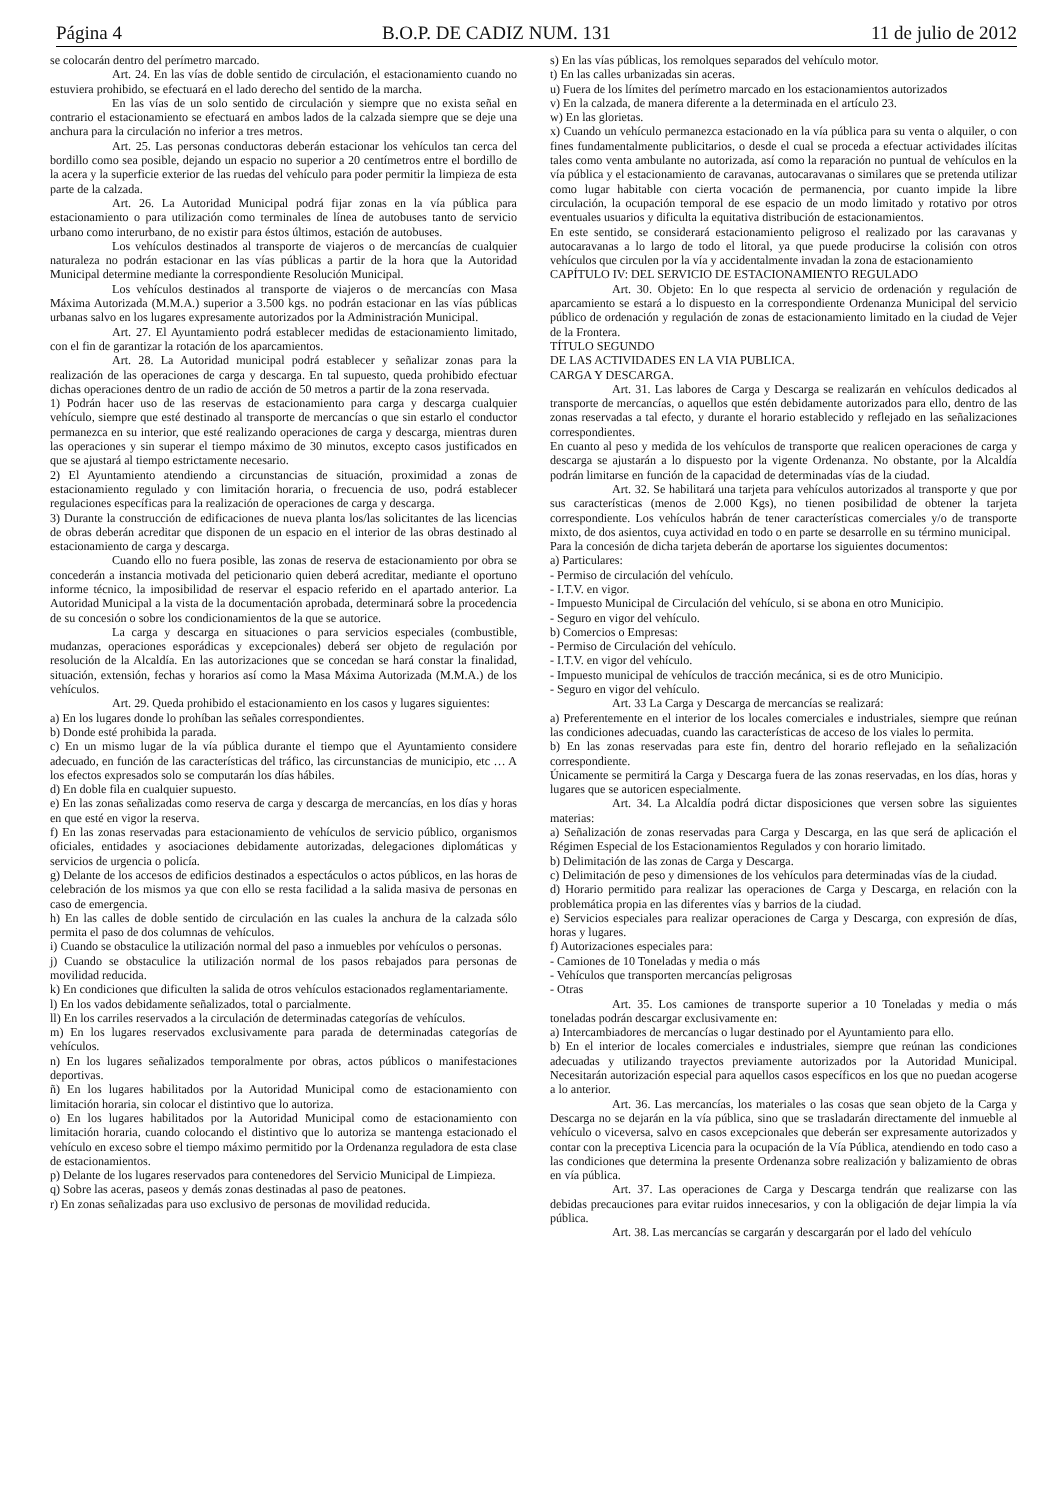Página 4 B.O.P. DE CADIZ NUM. 131 11 de julio de 2012
se colocarán dentro del perímetro marcado.
Art. 24. En las vías de doble sentido de circulación, el estacionamiento cuando no estuviera prohibido, se efectuará en el lado derecho del sentido de la marcha.
En las vías de un solo sentido de circulación y siempre que no exista señal en contrario el estacionamiento se efectuará en ambos lados de la calzada siempre que se deje una anchura para la circulación no inferior a tres metros.
Art. 25. Las personas conductoras deberán estacionar los vehículos tan cerca del bordillo como sea posible, dejando un espacio no superior a 20 centímetros entre el bordillo de la acera y la superficie exterior de las ruedas del vehículo para poder permitir la limpieza de esta parte de la calzada.
Art. 26. La Autoridad Municipal podrá fijar zonas en la vía pública para estacionamiento o para utilización como terminales de línea de autobuses tanto de servicio urbano como interurbano, de no existir para éstos últimos, estación de autobuses.
Los vehículos destinados al transporte de viajeros o de mercancías de cualquier naturaleza no podrán estacionar en las vías públicas a partir de la hora que la Autoridad Municipal determine mediante la correspondiente Resolución Municipal.
Los vehículos destinados al transporte de viajeros o de mercancías con Masa Máxima Autorizada (M.M.A.) superior a 3.500 kgs. no podrán estacionar en las vías públicas urbanas salvo en los lugares expresamente autorizados por la Administración Municipal.
Art. 27. El Ayuntamiento podrá establecer medidas de estacionamiento limitado, con el fin de garantizar la rotación de los aparcamientos.
Art. 28. La Autoridad municipal podrá establecer y señalizar zonas para la realización de las operaciones de carga y descarga. En tal supuesto, queda prohibido efectuar dichas operaciones dentro de un radio de acción de 50 metros a partir de la zona reservada.
1) Podrán hacer uso de las reservas de estacionamiento para carga y descarga cualquier vehículo, siempre que esté destinado al transporte de mercancías o que sin estarlo el conductor permanezca en su interior, que esté realizando operaciones de carga y descarga, mientras duren las operaciones y sin superar el tiempo máximo de 30 minutos, excepto casos justificados en que se ajustará al tiempo estrictamente necesario.
2) El Ayuntamiento atendiendo a circunstancias de situación, proximidad a zonas de estacionamiento regulado y con limitación horaria, o frecuencia de uso, podrá establecer regulaciones específicas para la realización de operaciones de carga y descarga.
3) Durante la construcción de edificaciones de nueva planta los/las solicitantes de las licencias de obras deberán acreditar que disponen de un espacio en el interior de las obras destinado al estacionamiento de carga y descarga.
Cuando ello no fuera posible, las zonas de reserva de estacionamiento por obra se concederán a instancia motivada del peticionario quien deberá acreditar, mediante el oportuno informe técnico, la imposibilidad de reservar el espacio referido en el apartado anterior. La Autoridad Municipal a la vista de la documentación aprobada, determinará sobre la procedencia de su concesión o sobre los condicionamientos de la que se autorice.
La carga y descarga en situaciones o para servicios especiales (combustible, mudanzas, operaciones esporádicas y excepcionales) deberá ser objeto de regulación por resolución de la Alcaldía. En las autorizaciones que se concedan se hará constar la finalidad, situación, extensión, fechas y horarios así como la Masa Máxima Autorizada (M.M.A.) de los vehículos.
Art. 29. Queda prohibido el estacionamiento en los casos y lugares siguientes:
a) En los lugares donde lo prohíban las señales correspondientes.
b) Donde esté prohibida la parada.
c) En un mismo lugar de la vía pública durante el tiempo que el Ayuntamiento considere adecuado, en función de las características del tráfico, las circunstancias de municipio, etc … A los efectos expresados solo se computarán los días hábiles.
d) En doble fila en cualquier supuesto.
e) En las zonas señalizadas como reserva de carga y descarga de mercancías, en los días y horas en que esté en vigor la reserva.
f) En las zonas reservadas para estacionamiento de vehículos de servicio público, organismos oficiales, entidades y asociaciones debidamente autorizadas, delegaciones diplomáticas y servicios de urgencia o policía.
g) Delante de los accesos de edificios destinados a espectáculos o actos públicos, en las horas de celebración de los mismos ya que con ello se resta facilidad a la salida masiva de personas en caso de emergencia.
h) En las calles de doble sentido de circulación en las cuales la anchura de la calzada sólo permita el paso de dos columnas de vehículos.
i) Cuando se obstaculice la utilización normal del paso a inmuebles por vehículos o personas.
j) Cuando se obstaculice la utilización normal de los pasos rebajados para personas de movilidad reducida.
k) En condiciones que dificulten la salida de otros vehículos estacionados reglamentariamente.
l) En los vados debidamente señalizados, total o parcialmente.
ll) En los carriles reservados a la circulación de determinadas categorías de vehículos.
m) En los lugares reservados exclusivamente para parada de determinadas categorías de vehículos.
n) En los lugares señalizados temporalmente por obras, actos públicos o manifestaciones deportivas.
ñ) En los lugares habilitados por la Autoridad Municipal como de estacionamiento con limitación horaria, sin colocar el distintivo que lo autoriza.
o) En los lugares habilitados por la Autoridad Municipal como de estacionamiento con limitación horaria, cuando colocando el distintivo que lo autoriza se mantenga estacionado el vehículo en exceso sobre el tiempo máximo permitido por la Ordenanza reguladora de esta clase de estacionamientos.
p) Delante de los lugares reservados para contenedores del Servicio Municipal de Limpieza.
q) Sobre las aceras, paseos y demás zonas destinadas al paso de peatones.
r) En zonas señalizadas para uso exclusivo de personas de movilidad reducida.
s) En las vías públicas, los remolques separados del vehículo motor.
t) En las calles urbanizadas sin aceras.
u) Fuera de los límites del perímetro marcado en los estacionamientos autorizados
v) En la calzada, de manera diferente a la determinada en el artículo 23.
w) En las glorietas.
x) Cuando un vehículo permanezca estacionado en la vía pública para su venta o alquiler, o con fines fundamentalmente publicitarios, o desde el cual se proceda a efectuar actividades ilícitas tales como venta ambulante no autorizada, así como la reparación no puntual de vehículos en la vía pública y el estacionamiento de caravanas, autocaravanas o similares que se pretenda utilizar como lugar habitable con cierta vocación de permanencia, por cuanto impide la libre circulación, la ocupación temporal de ese espacio de un modo limitado y rotativo por otros eventuales usuarios y dificulta la equitativa distribución de estacionamientos.
En este sentido, se considerará estacionamiento peligroso el realizado por las caravanas y autocaravanas a lo largo de todo el litoral, ya que puede producirse la colisión con otros vehículos que circulen por la vía y accidentalmente invadan la zona de estacionamiento
CAPÍTULO IV: DEL SERVICIO DE ESTACIONAMIENTO REGULADO
Art. 30. Objeto: En lo que respecta al servicio de ordenación y regulación de aparcamiento se estará a lo dispuesto en la correspondiente Ordenanza Municipal del servicio público de ordenación y regulación de zonas de estacionamiento limitado en la ciudad de Vejer de la Frontera.
TÍTULO SEGUNDO
DE LAS ACTIVIDADES EN LA VIA PUBLICA.
CARGA Y DESCARGA.
Art. 31. Las labores de Carga y Descarga se realizarán en vehículos dedicados al transporte de mercancías, o aquellos que estén debidamente autorizados para ello, dentro de las zonas reservadas a tal efecto, y durante el horario establecido y reflejado en las señalizaciones correspondientes.
En cuanto al peso y medida de los vehículos de transporte que realicen operaciones de carga y descarga se ajustarán a lo dispuesto por la vigente Ordenanza. No obstante, por la Alcaldía podrán limitarse en función de la capacidad de determinadas vías de la ciudad.
Art. 32. Se habilitará una tarjeta para vehículos autorizados al transporte y que por sus características (menos de 2.000 Kgs), no tienen posibilidad de obtener la tarjeta correspondiente. Los vehículos habrán de tener características comerciales y/o de transporte mixto, de dos asientos, cuya actividad en todo o en parte se desarrolle en su término municipal.
Para la concesión de dicha tarjeta deberán de aportarse los siguientes documentos:
a) Particulares:
- Permiso de circulación del vehículo.
- I.T.V. en vigor.
- Impuesto Municipal de Circulación del vehículo, si se abona en otro Municipio.
- Seguro en vigor del vehículo.
b) Comercios o Empresas:
- Permiso de Circulación del vehículo.
- I.T.V. en vigor del vehículo.
- Impuesto municipal de vehículos de tracción mecánica, si es de otro Municipio.
- Seguro en vigor del vehículo.
Art. 33 La Carga y Descarga de mercancías se realizará:
a) Preferentemente en el interior de los locales comerciales e industriales, siempre que reúnan las condiciones adecuadas, cuando las características de acceso de los viales lo permita.
b) En las zonas reservadas para este fin, dentro del horario reflejado en la señalización correspondiente.
Únicamente se permitirá la Carga y Descarga fuera de las zonas reservadas, en los días, horas y lugares que se autoricen especialmente.
Art. 34. La Alcaldía podrá dictar disposiciones que versen sobre las siguientes materias:
a) Señalización de zonas reservadas para Carga y Descarga, en las que será de aplicación el Régimen Especial de los Estacionamientos Regulados y con horario limitado.
b) Delimitación de las zonas de Carga y Descarga.
c) Delimitación de peso y dimensiones de los vehículos para determinadas vías de la ciudad.
d) Horario permitido para realizar las operaciones de Carga y Descarga, en relación con la problemática propia en las diferentes vías y barrios de la ciudad.
e) Servicios especiales para realizar operaciones de Carga y Descarga, con expresión de días, horas y lugares.
f) Autorizaciones especiales para:
- Camiones de 10 Toneladas y media o más
- Vehículos que transporten mercancías peligrosas
- Otras
Art. 35. Los camiones de transporte superior a 10 Toneladas y media o más toneladas podrán descargar exclusivamente en:
a) Intercambiadores de mercancías o lugar destinado por el Ayuntamiento para ello.
b) En el interior de locales comerciales e industriales, siempre que reúnan las condiciones adecuadas y utilizando trayectos previamente autorizados por la Autoridad Municipal. Necesitarán autorización especial para aquellos casos específicos en los que no puedan acogerse a lo anterior.
Art. 36. Las mercancías, los materiales o las cosas que sean objeto de la Carga y Descarga no se dejarán en la vía pública, sino que se trasladarán directamente del inmueble al vehículo o viceversa, salvo en casos excepcionales que deberán ser expresamente autorizados y contar con la preceptiva Licencia para la ocupación de la Vía Pública, atendiendo en todo caso a las condiciones que determina la presente Ordenanza sobre realización y balizamiento de obras en vía pública.
Art. 37. Las operaciones de Carga y Descarga tendrán que realizarse con las debidas precauciones para evitar ruidos innecesarios, y con la obligación de dejar limpia la vía pública.
Art. 38. Las mercancías se cargarán y descargarán por el lado del vehículo